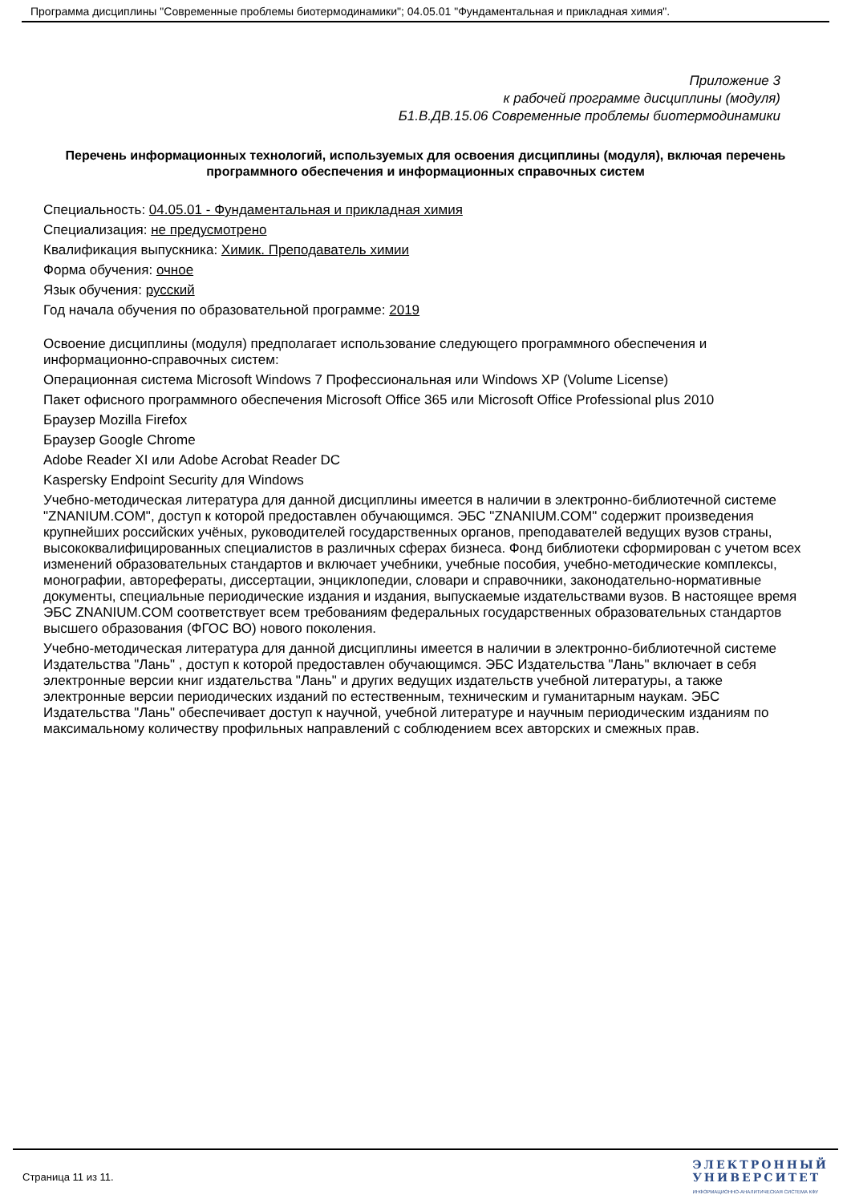Программа дисциплины "Современные проблемы биотермодинамики"; 04.05.01 "Фундаментальная и прикладная химия".
Приложение 3
к рабочей программе дисциплины (модуля)
Б1.В.ДВ.15.06 Современные проблемы биотермодинамики
Перечень информационных технологий, используемых для освоения дисциплины (модуля), включая перечень программного обеспечения и информационных справочных систем
Специальность: 04.05.01 - Фундаментальная и прикладная химия
Специализация: не предусмотрено
Квалификация выпускника: Химик. Преподаватель химии
Форма обучения: очное
Язык обучения: русский
Год начала обучения по образовательной программе: 2019
Освоение дисциплины (модуля) предполагает использование следующего программного обеспечения и информационно-справочных систем:
Операционная система Microsoft Windows 7 Профессиональная или Windows XP (Volume License)
Пакет офисного программного обеспечения Microsoft Office 365 или Microsoft Office Professional plus 2010
Браузер Mozilla Firefox
Браузер Google Chrome
Adobe Reader XI или Adobe Acrobat Reader DC
Kaspersky Endpoint Security для Windows
Учебно-методическая литература для данной дисциплины имеется в наличии в электронно-библиотечной системе "ZNANIUM.COM", доступ к которой предоставлен обучающимся. ЭБС "ZNANIUM.COM" содержит произведения крупнейших российских учёных, руководителей государственных органов, преподавателей ведущих вузов страны, высококвалифицированных специалистов в различных сферах бизнеса. Фонд библиотеки сформирован с учетом всех изменений образовательных стандартов и включает учебники, учебные пособия, учебно-методические комплексы, монографии, авторефераты, диссертации, энциклопедии, словари и справочники, законодательно-нормативные документы, специальные периодические издания и издания, выпускаемые издательствами вузов. В настоящее время ЭБС ZNANIUM.COM соответствует всем требованиям федеральных государственных образовательных стандартов высшего образования (ФГОС ВО) нового поколения.
Учебно-методическая литература для данной дисциплины имеется в наличии в электронно-библиотечной системе Издательства "Лань" , доступ к которой предоставлен обучающимся. ЭБС Издательства "Лань" включает в себя электронные версии книг издательства "Лань" и других ведущих издательств учебной литературы, а также электронные версии периодических изданий по естественным, техническим и гуманитарным наукам. ЭБС Издательства "Лань" обеспечивает доступ к научной, учебной литературе и научным периодическим изданиям по максимальному количеству профильных направлений с соблюдением всех авторских и смежных прав.
Страница 11 из 11.
ЭЛЕКТРОННЫЙ
УНИВЕРСИТЕТ
ИНФОРМАЦИОННО-АНАЛИТИЧЕСКАЯ СИСТЕМА КФУ